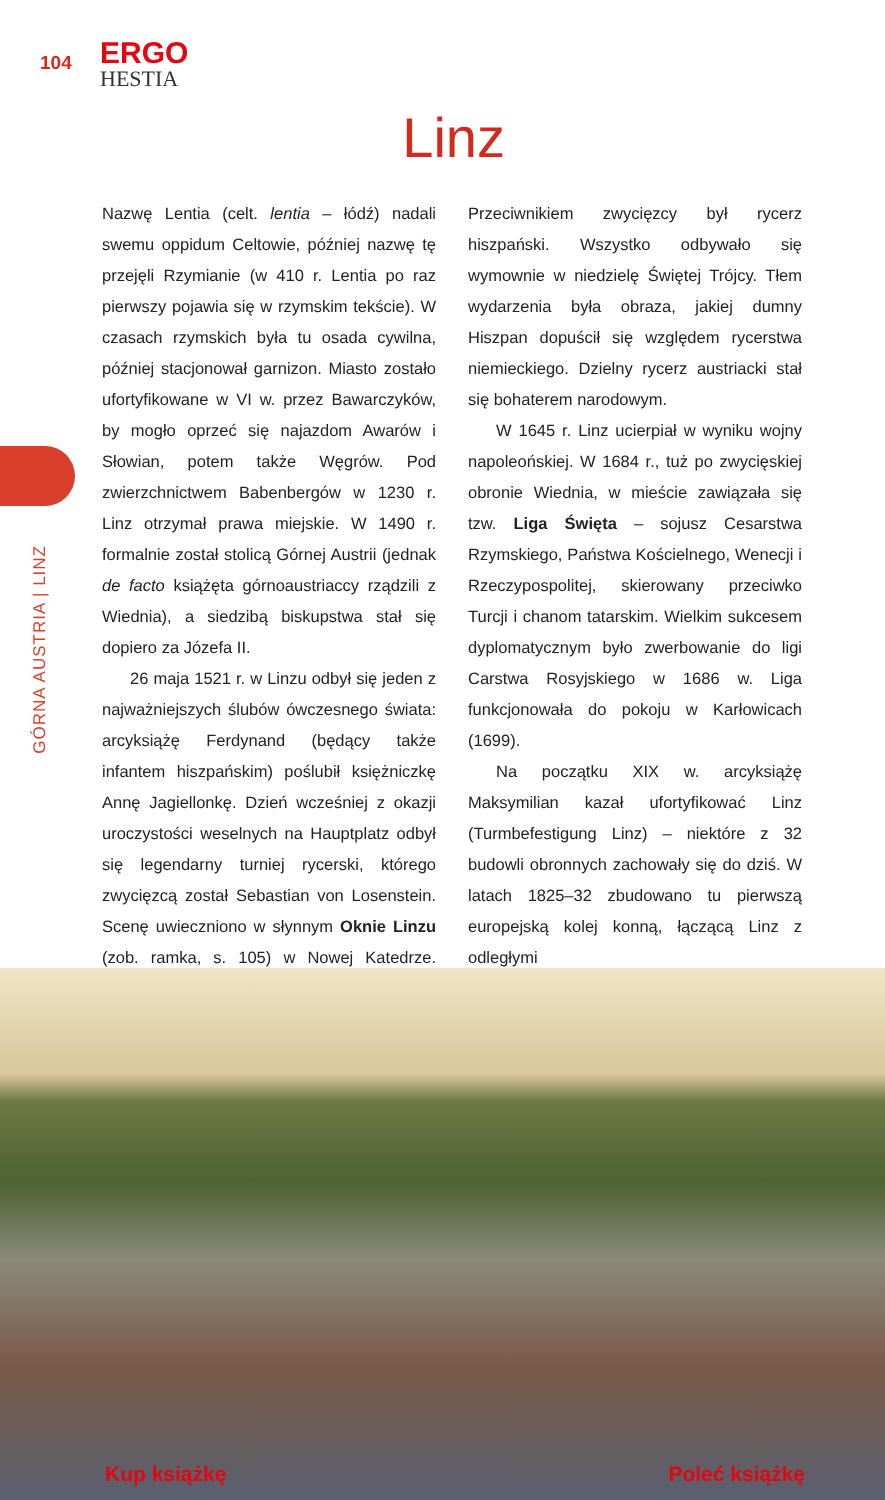104
ERGO
HESTIA
Linz
GÓRNA AUSTRIA | LINZ
Nazwę Lentia (celt. lentia – łódź) nadali swemu oppidum Celtowie, później nazwę tę przejęli Rzymianie (w 410 r. Lentia po raz pierwszy pojawia się w rzymskim tekście). W czasach rzymskich była tu osada cywilna, później stacjonował garnizon. Miasto zostało ufortyfikowane w VI w. przez Bawarczyków, by mogło oprzeć się najazdom Awarów i Słowian, potem także Węgrów. Pod zwierzchnictwem Babenbergów w 1230 r. Linz otrzymał prawa miejskie. W 1490 r. formalnie został stolicą Górnej Austrii (jednak de facto książęta górnoaustriaccy rządzili z Wiednia), a siedzibą biskupstwa stał się dopiero za Józefa II.
26 maja 1521 r. w Linzu odbył się jeden z najważniejszych ślubów ówczesnego świata: arcyksiążę Ferdynand (będący także infantem hiszpańskim) poślubił księżniczkę Annę Jagiellonkę. Dzień wcześniej z okazji uroczystości weselnych na Hauptplatz odbył się legendarny turniej rycerski, którego zwycięzcą został Sebastian von Losenstein. Scenę uwieczniono w słynnym Oknie Linzu (zob. ramka, s. 105) w Nowej Katedrze. Przeciwnikiem zwycięzcy był rycerz hiszpański. Wszystko odbywało się wymownie w niedzielę Świętej Trójcy. Tłem wydarzenia była obraza, jakiej dumny Hiszpan dopuścił się względem rycerstwa niemieckiego. Dzielny rycerz austriacki stał się bohaterem narodowym.
W 1645 r. Linz ucierpiał w wyniku wojny napoleońskiej. W 1684 r., tuż po zwycięskiej obronie Wiednia, w mieście zawiązała się tzw. Liga Święta – sojusz Cesarstwa Rzymskiego, Państwa Kościelnego, Wenecji i Rzeczypospolitej, skierowany przeciwko Turcji i chanom tatarskim. Wielkim sukcesem dyplomatycznym było zwerbowanie do ligi Carstwa Rosyjskiego w 1686 w. Liga funkcjonowała do pokoju w Karłowicach (1699).
Na początku XIX w. arcyksiążę Maksymilian kazał ufortyfikować Linz (Turmbefestigung Linz) – niektóre z 32 budowli obronnych zachowały się do dziś. W latach 1825–32 zbudowano tu pierwszą europejską kolej konną, łączącą Linz z odległymi
Kup książkę Poleć książkę